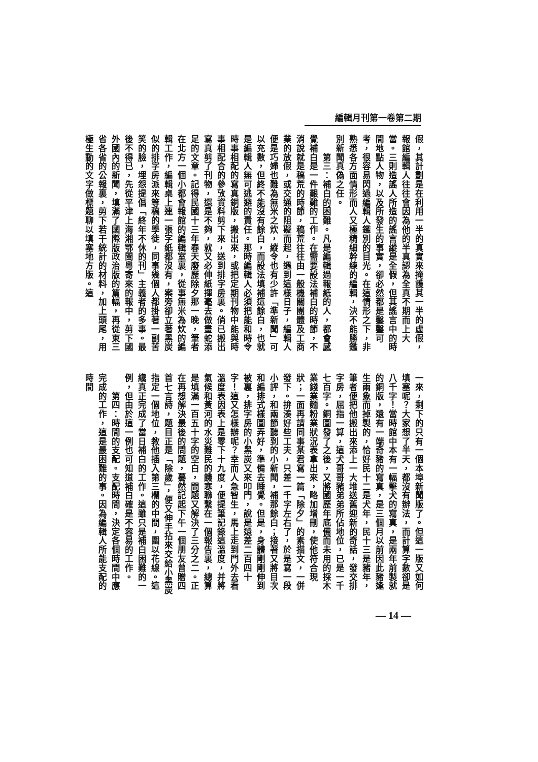編輯月刊第一卷第二期
假，其計劃是在利用一半的真實來掩護其一半的虛假，報館編輯人往往會因為他的半真認為全真不期而上大當。三則造謠人所造的謠言縱是全假，但其謠言中的時間地點人物，以及所發生的事實，卻必然都是鑿鑿可考，很容易閃過編輯人鑑別的目光。在這情形之下，非熟悉各方面情形而人又極精細幹練的編輯，決不能勝鑑別新聞真偽之任。
　　第三：補白的困難。凡是編輯過報紙的人，都會感覺補白是一件艱難的工作。在需要設法補白的時節，不消說就是稿荒的時節，稿荒往往由一般機關團體及工商業的放假，或交通的阻礙而起，遇到這樣日子，編輯人便是巧婦也難為無米之炊，縱令也有少許「準新聞」可以充數，但終不能沒有餘白，而設法填補這餘白，也就是編輯人無可逃避的責任。那時編輯人必須把能和時令時事相配的寫真銅版，搬出來，或把定期刊物中能與時事相配合的參攷資料剪下來，送到排字房裏。倘已搬出寫真剪了刊物，還是不夠，就又必伸紙揮毫去做畫蛇添足的文章。記得民國十三年春天廢歷除夕那一晚，筆者在北方一個小都會報館的編輯室裏，從事無米為炊的編輯工作，編輯桌上連一張字紙都沒有，案旁卻立著黑炭似的排字房派來等稿的學徒，同事幾個人都掛著一副苦笑的臉，埋怨提倡「終年不休的刊」主義者的多事。最後不得已，先從平津上海湘鄂閩粵寄來的報中，剪下國外國內的新聞，填滿了國際版政治版的篇幅，再從東三省各省的公報裏，剪下若干統計的材料，加上頭尾，用極生動的文字做標題聊以填塞地方版。這
一來，剩下的只有一個本埠新聞版了。但這一版又如何填塞呢？大家想了半天，都沒有辦法，而計算字數卻是八千字！當時館中本有一幅擊犬的寫真，是兩年前製就的銅版，還有一端奇豬的寫真，是三個月以前因此豬逢生兩象而掉製的，恰好民十二是犬年，民十三是豬年，筆者便把他搬出來添上一大堆送舊迎新的奇話，發交排字房，屈指一算，這犬哥哥豬弟弟所佔地位，已是一千七百字。銅圖發了之後，又將國歷年底備而未用的採木業錢業麵粉業狀況表拿出來，略加增刪，使他符合現狀；一面再請同事某君寫一篇「除夕」的素描文，一併發下。拚湊好些工夫，只差一千字左右了，於是寫一段小評，和兩節聽到的小新聞，補那餘白；接著又將目次和編排式樣圖弄好，準備去睡覺。但是，身體剛剛伸到被裏，排字房的小黑炭又來叩門，說是還差二百四十字！這又怎樣辦呢？幸而人急智生，馬上走到門外去看溫度表因表上是零下十九度，便提筆記錄這溫度，并將氣候和黃河的水災難民的饑寒聯繫在一個報告裏，總算是填滿一百五十字的空白，問題又解決了三分之二。正在再想解決最後的問題，驀然記起下午一個朋友曾贈四首七言詩，題目正是「除歲」，便又伸手拈來交給小黑炭指定一個地位，教他插入第三欄的中間，圍以花線。這纔真正完成了當日補白的工作。這雖只是補白困難的一例，但由於這一例也可知道補白確是不容易的工作。
　　第四：時間的支配。支配時間，決定各個時間中應完成的工作，這是最困難的事。因為編輯人所能支配的時間
— 14 —